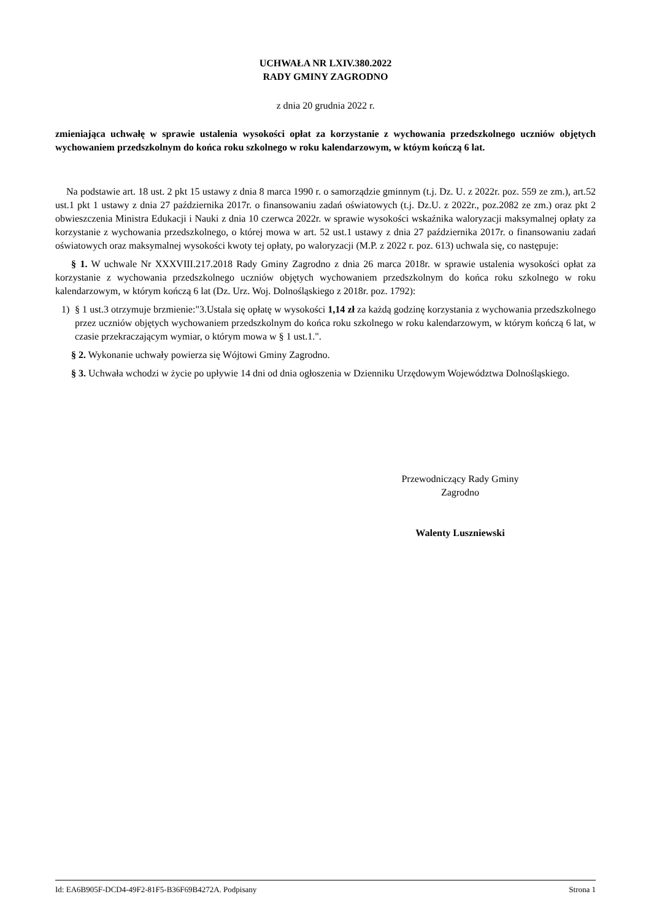UCHWAŁA NR LXIV.380.2022
RADY GMINY ZAGRODNO
z dnia 20 grudnia 2022 r.
zmieniająca uchwałę w sprawie ustalenia wysokości opłat za korzystanie z wychowania przedszkolnego uczniów objętych wychowaniem przedszkolnym do końca roku szkolnego w roku kalendarzowym, w któym kończą 6 lat.
Na podstawie art. 18 ust. 2 pkt 15 ustawy z dnia 8 marca 1990 r. o samorządzie gminnym (t.j. Dz. U. z 2022r. poz. 559 ze zm.), art.52 ust.1 pkt 1 ustawy z dnia 27 października 2017r. o finansowaniu zadań oświatowych (t.j. Dz.U. z 2022r., poz.2082 ze zm.) oraz pkt 2 obwieszczenia Ministra Edukacji i Nauki z dnia 10 czerwca 2022r. w sprawie wysokości wskaźnika waloryzacji maksymalnej opłaty za korzystanie z wychowania przedszkolnego, o której mowa w art. 52 ust.1 ustawy z dnia 27 października 2017r. o finansowaniu zadań oświatowych oraz maksymalnej wysokości kwoty tej opłaty, po waloryzacji (M.P. z 2022 r. poz. 613) uchwala się, co następuje:
§ 1. W uchwale Nr XXXVIII.217.2018 Rady Gminy Zagrodno z dnia 26 marca 2018r. w sprawie ustalenia wysokości opłat za korzystanie z wychowania przedszkolnego uczniów objętych wychowaniem przedszkolnym do końca roku szkolnego w roku kalendarzowym, w którym kończą 6 lat (Dz. Urz. Woj. Dolnośląskiego z 2018r. poz. 1792):
1) § 1 ust.3 otrzymuje brzmienie:"3.Ustala się opłatę w wysokości 1,14 zł za każdą godzinę korzystania z wychowania przedszkolnego przez uczniów objętych wychowaniem przedszkolnym do końca roku szkolnego w roku kalendarzowym, w którym kończą 6 lat, w czasie przekraczającym wymiar, o którym mowa w § 1 ust.1.".
§ 2. Wykonanie uchwały powierza się Wójtowi Gminy Zagrodno.
§ 3. Uchwała wchodzi w życie po upływie 14 dni od dnia ogłoszenia w Dzienniku Urzędowym Województwa Dolnośląskiego.
Przewodniczący Rady Gminy
Zagrodno
Walenty Luszniewski
Id: EA6B905F-DCD4-49F2-81F5-B36F69B4272A. Podpisany Strona 1